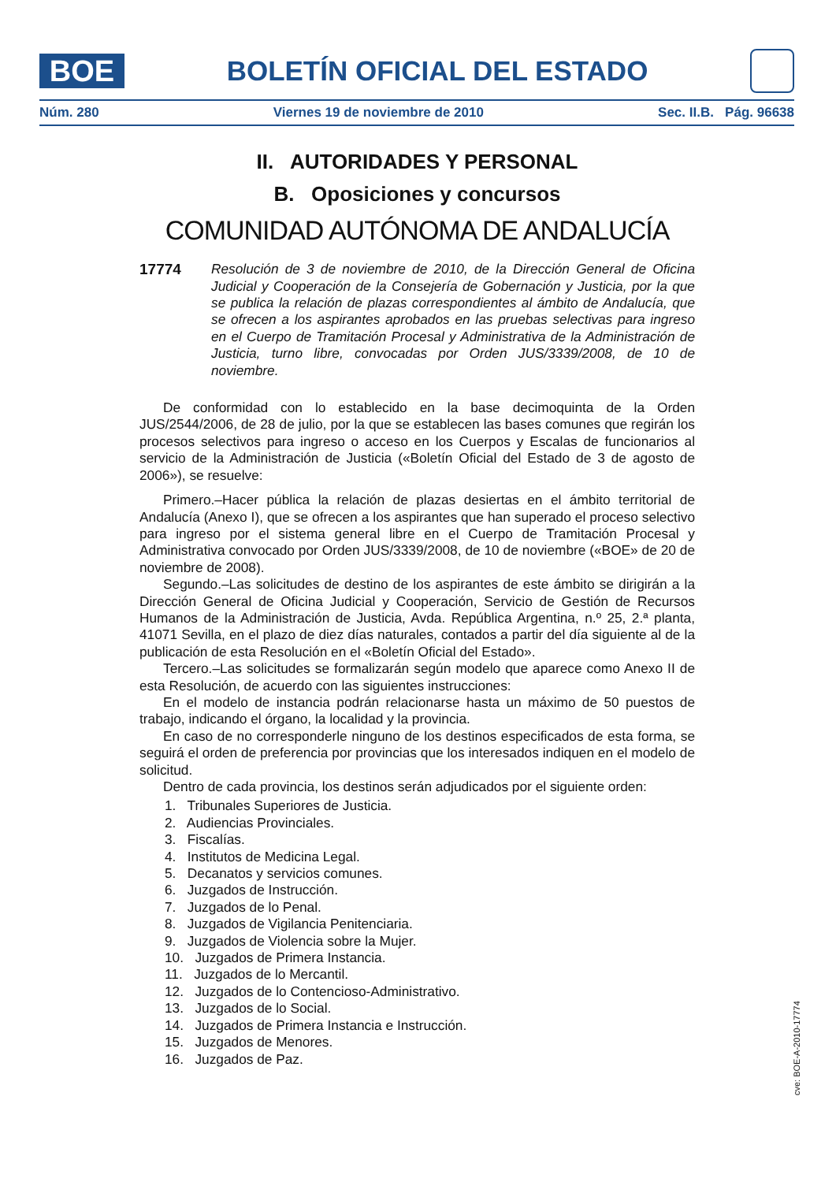BOE
BOLETÍN OFICIAL DEL ESTADO
Núm. 280 Viernes 19 de noviembre de 2010 Sec. II.B. Pág. 96638
II. AUTORIDADES Y PERSONAL
B. Oposiciones y concursos
COMUNIDAD AUTÓNOMA DE ANDALUCÍA
17774 Resolución de 3 de noviembre de 2010, de la Dirección General de Oficina Judicial y Cooperación de la Consejería de Gobernación y Justicia, por la que se publica la relación de plazas correspondientes al ámbito de Andalucía, que se ofrecen a los aspirantes aprobados en las pruebas selectivas para ingreso en el Cuerpo de Tramitación Procesal y Administrativa de la Administración de Justicia, turno libre, convocadas por Orden JUS/3339/2008, de 10 de noviembre.
De conformidad con lo establecido en la base decimoquinta de la Orden JUS/2544/2006, de 28 de julio, por la que se establecen las bases comunes que regirán los procesos selectivos para ingreso o acceso en los Cuerpos y Escalas de funcionarios al servicio de la Administración de Justicia («Boletín Oficial del Estado de 3 de agosto de 2006»), se resuelve:
Primero.–Hacer pública la relación de plazas desiertas en el ámbito territorial de Andalucía (Anexo I), que se ofrecen a los aspirantes que han superado el proceso selectivo para ingreso por el sistema general libre en el Cuerpo de Tramitación Procesal y Administrativa convocado por Orden JUS/3339/2008, de 10 de noviembre («BOE» de 20 de noviembre de 2008).
Segundo.–Las solicitudes de destino de los aspirantes de este ámbito se dirigirán a la Dirección General de Oficina Judicial y Cooperación, Servicio de Gestión de Recursos Humanos de la Administración de Justicia, Avda. República Argentina, n.º 25, 2.ª planta, 41071 Sevilla, en el plazo de diez días naturales, contados a partir del día siguiente al de la publicación de esta Resolución en el «Boletín Oficial del Estado».
Tercero.–Las solicitudes se formalizarán según modelo que aparece como Anexo II de esta Resolución, de acuerdo con las siguientes instrucciones:
En el modelo de instancia podrán relacionarse hasta un máximo de 50 puestos de trabajo, indicando el órgano, la localidad y la provincia.
En caso de no corresponderle ninguno de los destinos especificados de esta forma, se seguirá el orden de preferencia por provincias que los interesados indiquen en el modelo de solicitud.
Dentro de cada provincia, los destinos serán adjudicados por el siguiente orden:
1. Tribunales Superiores de Justicia.
2. Audiencias Provinciales.
3. Fiscalías.
4. Institutos de Medicina Legal.
5. Decanatos y servicios comunes.
6. Juzgados de Instrucción.
7. Juzgados de lo Penal.
8. Juzgados de Vigilancia Penitenciaria.
9. Juzgados de Violencia sobre la Mujer.
10. Juzgados de Primera Instancia.
11. Juzgados de lo Mercantil.
12. Juzgados de lo Contencioso-Administrativo.
13. Juzgados de lo Social.
14. Juzgados de Primera Instancia e Instrucción.
15. Juzgados de Menores.
16. Juzgados de Paz.
cve: BOE-A-2010-17774